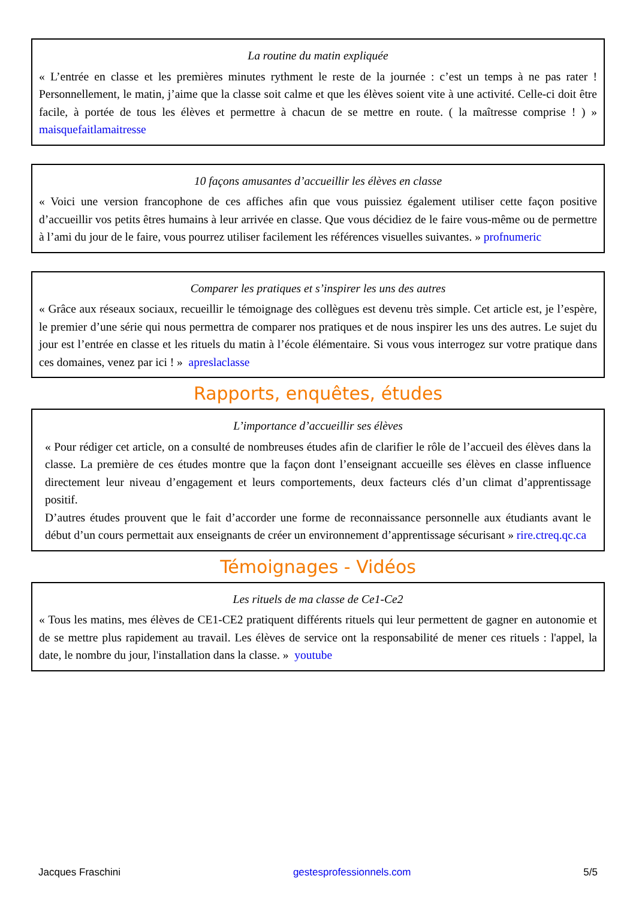La routine du matin expliquée
« L’entrée en classe et les premières minutes rythment le reste de la journée : c’est un temps à ne pas rater ! Personnellement, le matin, j’aime que la classe soit calme et que les élèves soient vite à une activité. Celle-ci doit être facile, à portée de tous les élèves et permettre à chacun de se mettre en route. ( la maîtresse comprise ! ) » maisquefaitlamaitresse
10 façons amusantes d’accueillir les élèves en classe
« Voici une version francophone de ces affiches afin que vous puissiez également utiliser cette façon positive d’accueillir vos petits êtres humains à leur arrivée en classe. Que vous décidiez de le faire vous-même ou de permettre à l’ami du jour de le faire, vous pourrez utiliser facilement les références visuelles suivantes. » profnumeric
Comparer les pratiques et s’inspirer les uns des autres
« Grâce aux réseaux sociaux, recueillir le témoignage des collègues est devenu très simple. Cet article est, je l’espère, le premier d’une série qui nous permettra de comparer nos pratiques et de nous inspirer les uns des autres. Le sujet du jour est l’entrée en classe et les rituels du matin à l’école élémentaire. Si vous vous interrogez sur votre pratique dans ces domaines, venez par ici ! » apreslaclasse
Rapports, enquêtes, études
L’importance d’accueillir ses élèves
« Pour rédiger cet article, on a consulté de nombreuses études afin de clarifier le rôle de l’accueil des élèves dans la classe. La première de ces études montre que la façon dont l’enseignant accueille ses élèves en classe influence directement leur niveau d’engagement et leurs comportements, deux facteurs clés d’un climat d’apprentissage positif.
D’autres études prouvent que le fait d’accorder une forme de reconnaissance personnelle aux étudiants avant le début d’un cours permettait aux enseignants de créer un environnement d’apprentissage sécurisant » rire.ctreq.qc.ca
Témoignages - Vidéos
Les rituels de ma classe de Ce1-Ce2
« Tous les matins, mes élèves de CE1-CE2 pratiquent différents rituels qui leur permettent de gagner en autonomie et de se mettre plus rapidement au travail. Les élèves de service ont la responsabilité de mener ces rituels : l'appel, la date, le nombre du jour, l'installation dans la classe. » youtube
Jacques Fraschini gestesprofessionnels.com 5/5